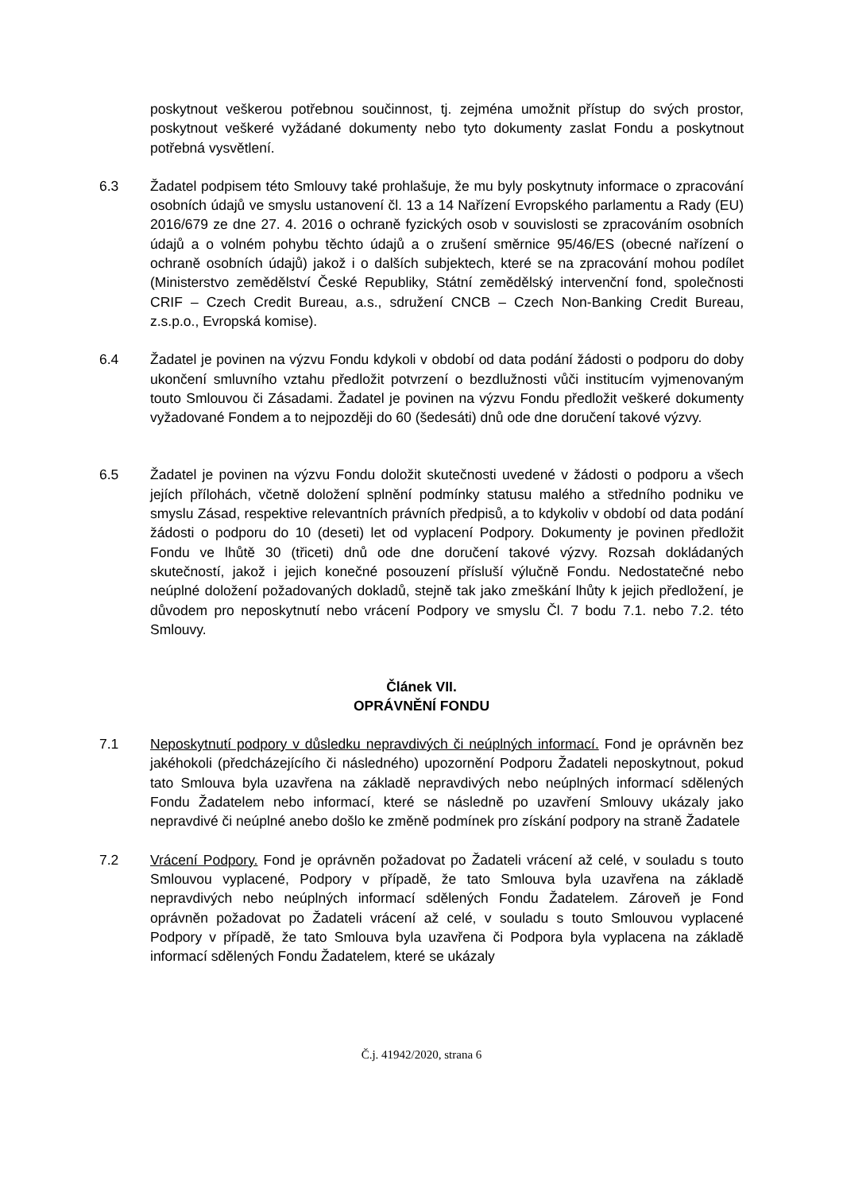poskytnout veškerou potřebnou součinnost, tj. zejména umožnit přístup do svých prostor, poskytnout veškeré vyžádané dokumenty nebo tyto dokumenty zaslat Fondu a poskytnout potřebná vysvětlení.
6.3 Žadatel podpisem této Smlouvy také prohlašuje, že mu byly poskytnuty informace o zpracování osobních údajů ve smyslu ustanovení čl. 13 a 14 Nařízení Evropského parlamentu a Rady (EU) 2016/679 ze dne 27. 4. 2016 o ochraně fyzických osob v souvislosti se zpracováním osobních údajů a o volném pohybu těchto údajů a o zrušení směrnice 95/46/ES (obecné nařízení o ochraně osobních údajů) jakož i o dalších subjektech, které se na zpracování mohou podílet (Ministerstvo zemědělství České Republiky, Státní zemědělský intervenční fond, společnosti CRIF – Czech Credit Bureau, a.s., sdružení CNCB – Czech Non-Banking Credit Bureau, z.s.p.o., Evropská komise).
6.4 Žadatel je povinen na výzvu Fondu kdykoli v období od data podání žádosti o podporu do doby ukončení smluvního vztahu předložit potvrzení o bezdlužnosti vůči institucím vyjmenovaným touto Smlouvou či Zásadami. Žadatel je povinen na výzvu Fondu předložit veškeré dokumenty vyžadované Fondem a to nejpozději do 60 (šedesáti) dnů ode dne doručení takové výzvy.
6.5 Žadatel je povinen na výzvu Fondu doložit skutečnosti uvedené v žádosti o podporu a všech jejích přílohách, včetně doložení splnění podmínky statusu malého a středního podniku ve smyslu Zásad, respektive relevantních právních předpisů, a to kdykoliv v období od data podání žádosti o podporu do 10 (deseti) let od vyplacení Podpory. Dokumenty je povinen předložit Fondu ve lhůtě 30 (třiceti) dnů ode dne doručení takové výzvy. Rozsah dokládaných skutečností, jakož i jejich konečné posouzení přísluší výlučně Fondu. Nedostatečné nebo neúplné doložení požadovaných dokladů, stejně tak jako zmeškání lhůty k jejich předložení, je důvodem pro neposkytnutí nebo vrácení Podpory ve smyslu Čl. 7 bodu 7.1. nebo 7.2. této Smlouvy.
Článek VII.
OPRÁVNĚNÍ FONDU
7.1 Neposkytnutí podpory v důsledku nepravdivých či neúplných informací. Fond je oprávněn bez jakéhokoli (předcházejícího či následného) upozornění Podporu Žadateli neposkytnout, pokud tato Smlouva byla uzavřena na základě nepravdivých nebo neúplných informací sdělených Fondu Žadatelem nebo informací, které se následně po uzavření Smlouvy ukázaly jako nepravdivé či neúplné anebo došlo ke změně podmínek pro získání podpory na straně Žadatele
7.2 Vrácení Podpory. Fond je oprávněn požadovat po Žadateli vrácení až celé, v souladu s touto Smlouvou vyplacené, Podpory v případě, že tato Smlouva byla uzavřena na základě nepravdivých nebo neúplných informací sdělených Fondu Žadatelem. Zároveň je Fond oprávněn požadovat po Žadateli vrácení až celé, v souladu s touto Smlouvou vyplacené Podpory v případě, že tato Smlouva byla uzavřena či Podpora byla vyplacena na základě informací sdělených Fondu Žadatelem, které se ukázaly
Č.j. 41942/2020, strana 6